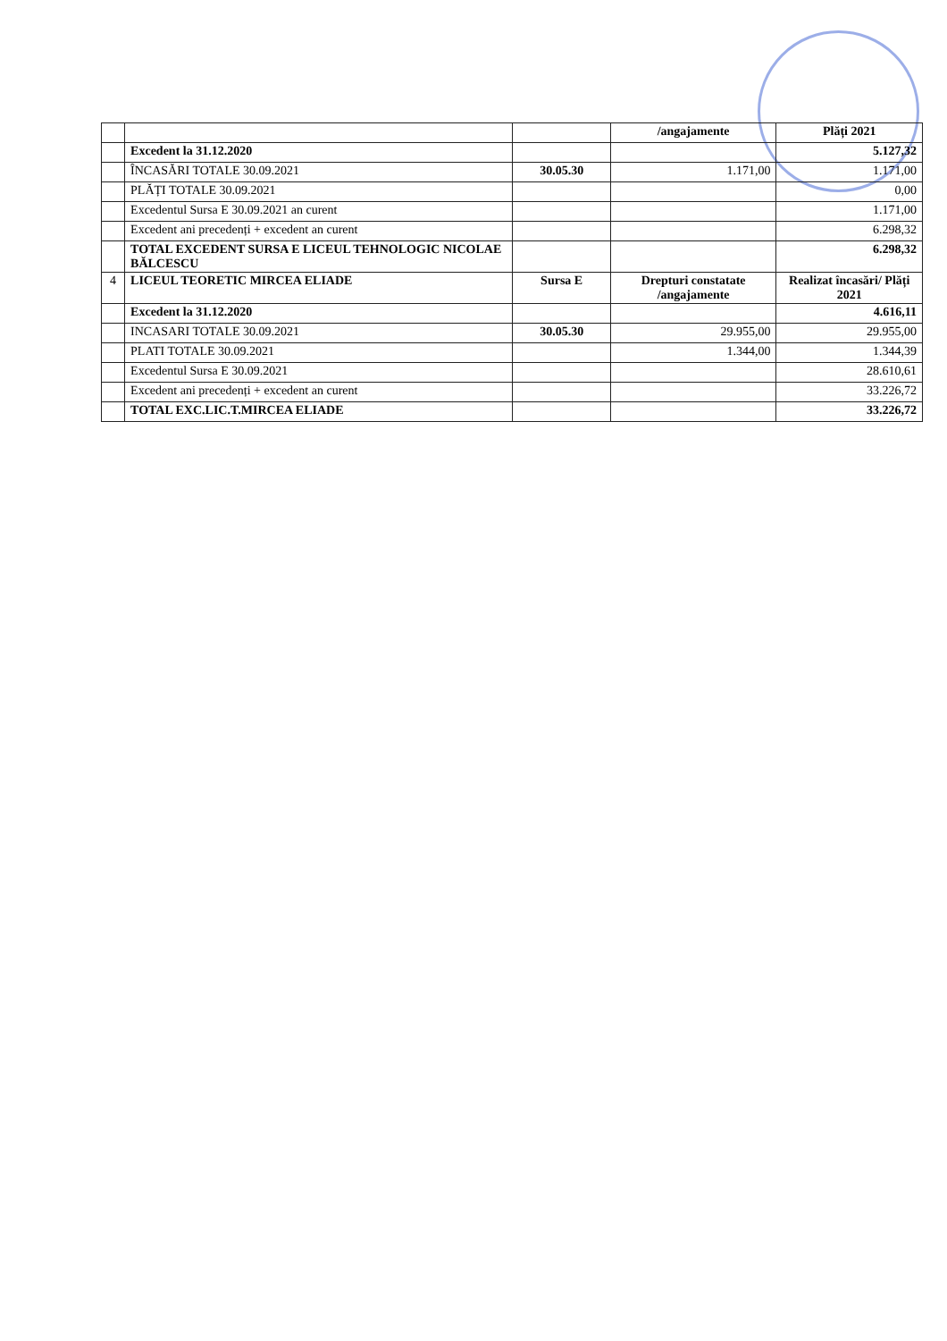| | | | /angajamente | Plăți 2021 |
| | Excedent la 31.12.2020 | | | 5.127,32 |
| | ÎNCASĂRI TOTALE 30.09.2021 | 30.05.30 | 1.171,00 | 1.171,00 |
| | PLĂȚI TOTALE 30.09.2021 | | | 0,00 |
| | Excedentul Sursa E 30.09.2021 an curent | | | 1.171,00 |
| | Excedent ani precedenți + excedent an curent | | | 6.298,32 |
| | TOTAL EXCEDENT SURSA E LICEUL TEHNOLOGIC NICOLAE BĂLCESCU | | | 6.298,32 |
| 4 | LICEUL TEORETIC MIRCEA ELIADE | Sursa E | Drepturi constatate /angajamente | Realizat încasări/ Plăți 2021 |
| | Excedent la 31.12.2020 | | | 4.616,11 |
| | INCASARI TOTALE 30.09.2021 | 30.05.30 | 29.955,00 | 29.955,00 |
| | PLATI TOTALE 30.09.2021 | | 1.344,00 | 1.344,39 |
| | Excedentul Sursa E 30.09.2021 | | | 28.610,61 |
| | Excedent ani precedenți + excedent an curent | | | 33.226,72 |
| | TOTAL EXC.LIC.T.MIRCEA ELIADE | | | 33.226,72 |